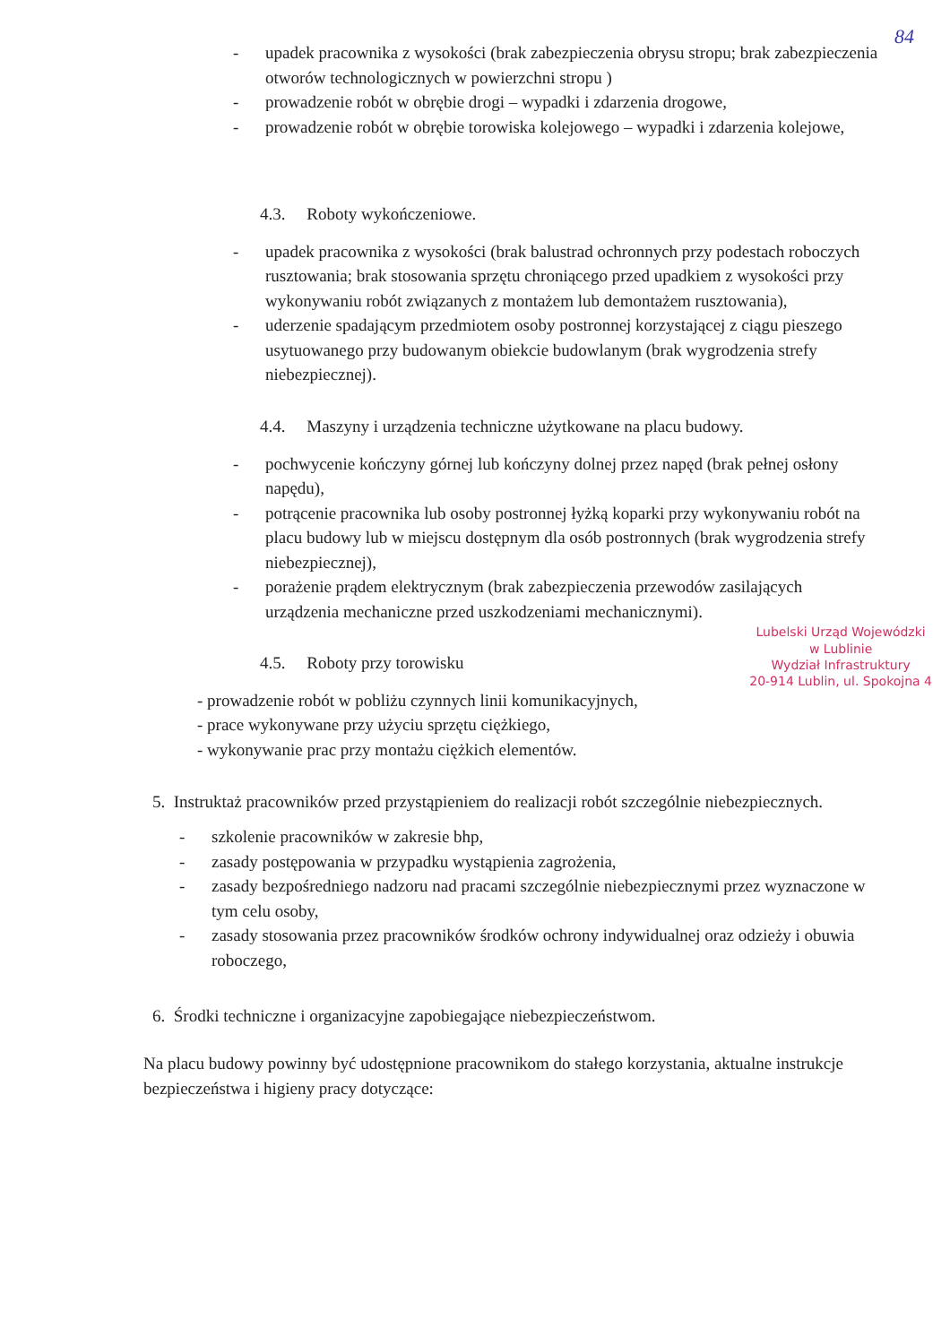84
- upadek pracownika z wysokości (brak zabezpieczenia obrysu stropu; brak zabezpieczenia otworów technologicznych w powierzchni stropu )
- prowadzenie robót w obrębie drogi – wypadki i zdarzenia drogowe,
- prowadzenie robót w obrębie torowiska kolejowego – wypadki i zdarzenia kolejowe,
4.3. Roboty wykończeniowe.
- upadek pracownika z wysokości (brak balustrad ochronnych przy podestach roboczych rusztowania; brak stosowania sprzętu chroniącego przed upadkiem z wysokości przy wykonywaniu robót związanych z montażem lub demontażem rusztowania),
- uderzenie spadającym przedmiotem osoby postronnej korzystającej z ciągu pieszego usytuowanego przy budowanym obiekcie budowlanym (brak wygrodzenia strefy niebezpiecznej).
4.4. Maszyny i urządzenia techniczne użytkowane na placu budowy.
- pochwycenie kończyny górnej lub kończyny dolnej przez napęd (brak pełnej osłony napędu),
- potrącenie pracownika lub osoby postronnej łyżką koparki przy wykonywaniu robót na placu budowy lub w miejscu dostępnym dla osób postronnych (brak wygrodzenia strefy niebezpiecznej),
- porażenie prądem elektrycznym (brak zabezpieczenia przewodów zasilających urządzenia mechaniczne przed uszkodzeniami mechanicznymi).
Lubelski Urząd Wojewódzki
w Lublinie
Wydział Infrastruktury
20-914 Lublin, ul. Spokojna 4
4.5. Roboty przy torowisku
- prowadzenie robót w pobliżu czynnych linii komunikacyjnych,
- prace wykonywane przy użyciu sprzętu ciężkiego,
- wykonywanie prac przy montażu ciężkich elementów.
5. Instruktaż pracowników przed przystąpieniem do realizacji robót szczególnie niebezpiecznych.
- szkolenie pracowników w zakresie bhp,
- zasady postępowania w przypadku wystąpienia zagrożenia,
- zasady bezpośredniego nadzoru nad pracami szczególnie niebezpiecznymi przez wyznaczone w tym celu osoby,
- zasady stosowania przez pracowników środków ochrony indywidualnej oraz odzieży i obuwia roboczego,
6. Środki techniczne i organizacyjne zapobiegające niebezpieczeństwom.
Na placu budowy powinny być udostępnione pracownikom do stałego korzystania, aktualne instrukcje bezpieczeństwa i higieny pracy dotyczące: